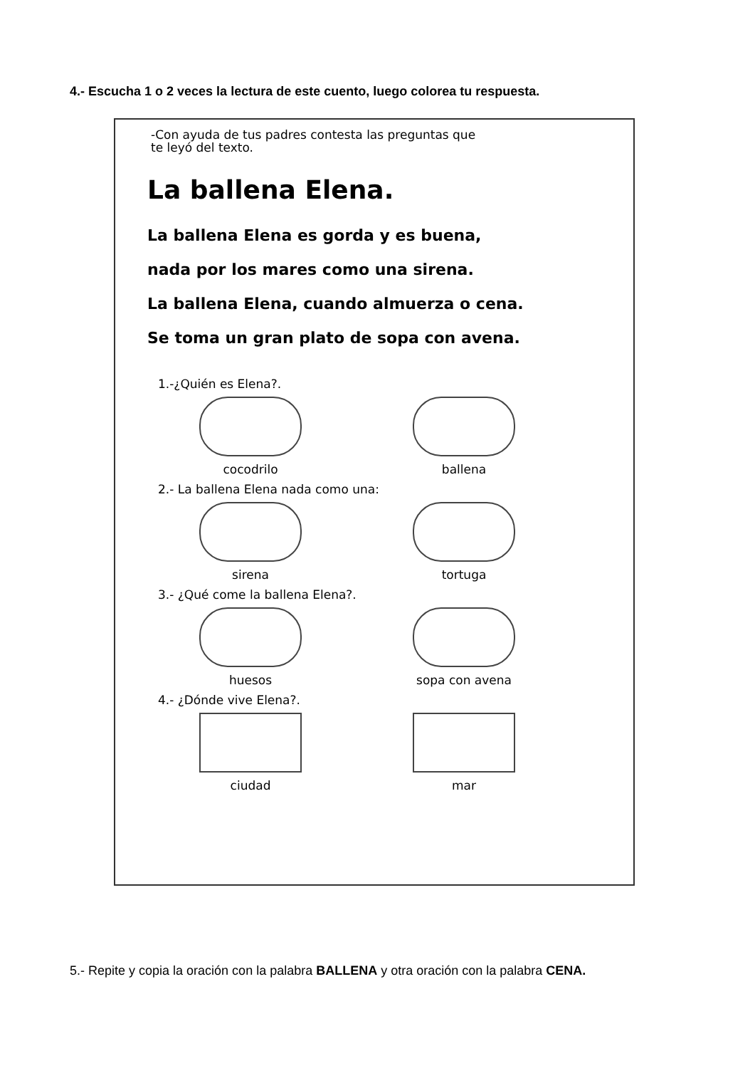4.- Escucha 1 o 2 veces la lectura de este cuento, luego colorea tu respuesta.
-Con ayuda de tus padres contesta las preguntas que
te leyó del texto.
La ballena Elena.
La ballena Elena es gorda y es buena,
nada por los mares como una sirena.
La ballena Elena, cuando almuerza o cena.
Se toma un gran plato de sopa con avena.
1.-¿Quién es Elena?.
cocodrilo
ballena
2.- La ballena Elena nada como una:
sirena
tortuga
3.- ¿Qué come la ballena Elena?.
huesos
sopa con avena
4.- ¿Dónde vive Elena?.
ciudad
mar
5.- Repite y copia la oración con la palabra BALLENA y otra oración con la palabra CENA.